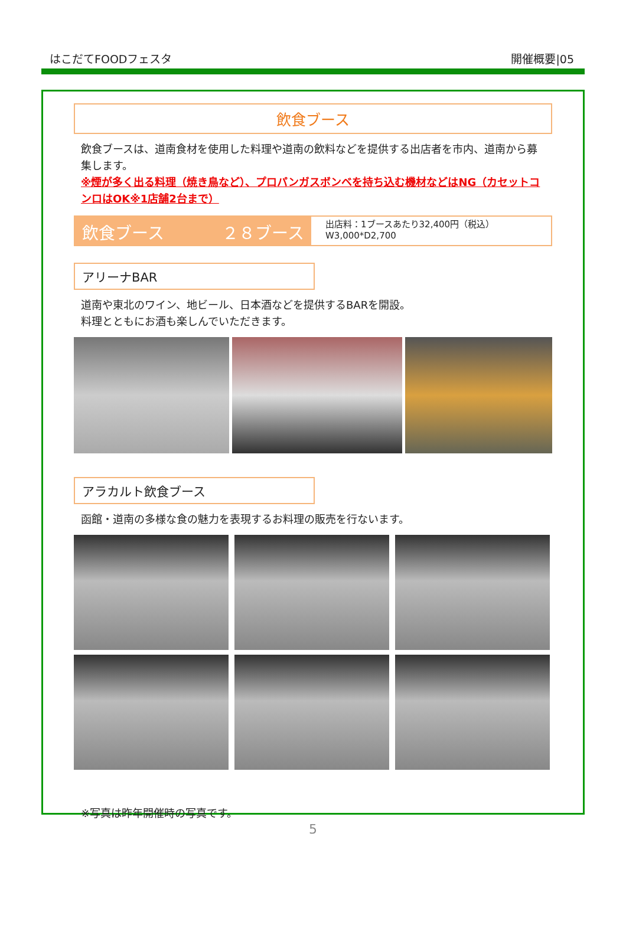はこだてFOODフェスタ 開催概要|05
飲食ブース
飲食ブースは、道南食材を使用した料理や道南の飲料などを提供する出店者を市内、道南から募集します。
※煙が多く出る料理（焼き鳥など）、プロパンガスボンベを持ち込む機材などはNG（カセットコンロはOK※1店舗2台まで）
飲食ブース ２８ブース
出店料：1ブースあたり32,400円（税込）
W3,000*D2,700
アリーナBAR
道南や東北のワイン、地ビール、日本酒などを提供するBARを開設。
料理とともにお酒も楽しんでいただきます。
アラカルト飲食ブース
函館・道南の多様な食の魅力を表現するお料理の販売を行ないます。
※写真は昨年開催時の写真です。
5